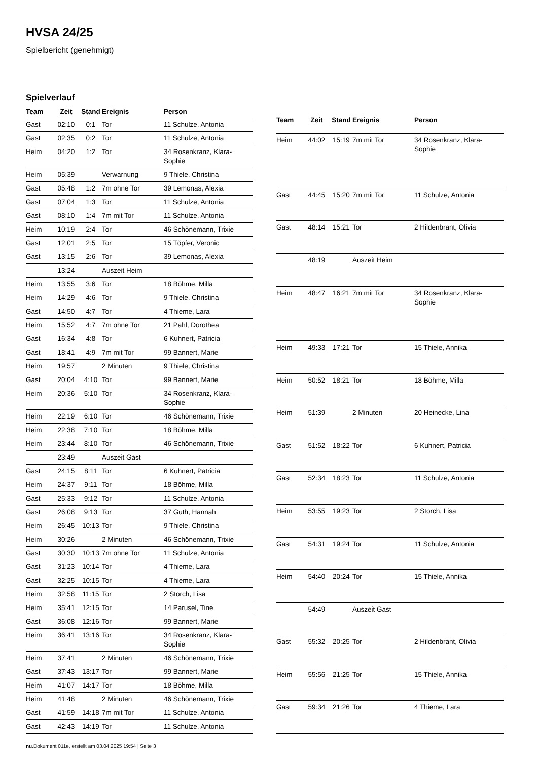HVSA 24/25
Spielbericht (genehmigt)
Spielverlauf
| Team | Zeit | Stand | Ereignis | Person |
| --- | --- | --- | --- | --- |
| Gast | 02:10 | 0:1 | Tor | 11 Schulze, Antonia |
| Gast | 02:35 | 0:2 | Tor | 11 Schulze, Antonia |
| Heim | 04:20 | 1:2 | Tor | 34 Rosenkranz, Klara- Sophie |
| Heim | 05:39 | | Verwarnung | 9 Thiele, Christina |
| Gast | 05:48 | 1:2 | 7m ohne Tor | 39 Lemonas, Alexia |
| Gast | 07:04 | 1:3 | Tor | 11 Schulze, Antonia |
| Gast | 08:10 | 1:4 | 7m mit Tor | 11 Schulze, Antonia |
| Heim | 10:19 | 2:4 | Tor | 46 Schönemann, Trixie |
| Gast | 12:01 | 2:5 | Tor | 15 Töpfer, Veronic |
| Gast | 13:15 | 2:6 | Tor | 39 Lemonas, Alexia |
| | 13:24 | | Auszeit Heim | |
| Heim | 13:55 | 3:6 | Tor | 18 Böhme, Milla |
| Heim | 14:29 | 4:6 | Tor | 9 Thiele, Christina |
| Gast | 14:50 | 4:7 | Tor | 4 Thieme, Lara |
| Heim | 15:52 | 4:7 | 7m ohne Tor | 21 Pahl, Dorothea |
| Gast | 16:34 | 4:8 | Tor | 6 Kuhnert, Patricia |
| Gast | 18:41 | 4:9 | 7m mit Tor | 99 Bannert, Marie |
| Heim | 19:57 | | 2 Minuten | 9 Thiele, Christina |
| Gast | 20:04 | 4:10 | Tor | 99 Bannert, Marie |
| Heim | 20:36 | 5:10 | Tor | 34 Rosenkranz, Klara- Sophie |
| Heim | 22:19 | 6:10 | Tor | 46 Schönemann, Trixie |
| Heim | 22:38 | 7:10 | Tor | 18 Böhme, Milla |
| Heim | 23:44 | 8:10 | Tor | 46 Schönemann, Trixie |
| | 23:49 | | Auszeit Gast | |
| Gast | 24:15 | 8:11 | Tor | 6 Kuhnert, Patricia |
| Heim | 24:37 | 9:11 | Tor | 18 Böhme, Milla |
| Gast | 25:33 | 9:12 | Tor | 11 Schulze, Antonia |
| Gast | 26:08 | 9:13 | Tor | 37 Guth, Hannah |
| Heim | 26:45 | 10:13 | Tor | 9 Thiele, Christina |
| Heim | 30:26 | | 2 Minuten | 46 Schönemann, Trixie |
| Gast | 30:30 | 10:13 | 7m ohne Tor | 11 Schulze, Antonia |
| Gast | 31:23 | 10:14 | Tor | 4 Thieme, Lara |
| Gast | 32:25 | 10:15 | Tor | 4 Thieme, Lara |
| Heim | 32:58 | 11:15 | Tor | 2 Storch, Lisa |
| Heim | 35:41 | 12:15 | Tor | 14 Parusel, Tine |
| Gast | 36:08 | 12:16 | Tor | 99 Bannert, Marie |
| Heim | 36:41 | 13:16 | Tor | 34 Rosenkranz, Klara- Sophie |
| Heim | 37:41 | | 2 Minuten | 46 Schönemann, Trixie |
| Gast | 37:43 | 13:17 | Tor | 99 Bannert, Marie |
| Heim | 41:07 | 14:17 | Tor | 18 Böhme, Milla |
| Heim | 41:48 | | 2 Minuten | 46 Schönemann, Trixie |
| Gast | 41:59 | 14:18 | 7m mit Tor | 11 Schulze, Antonia |
| Gast | 42:43 | 14:19 | Tor | 11 Schulze, Antonia |
| Team | Zeit | Stand | Ereignis | Person |
| --- | --- | --- | --- | --- |
| Heim | 44:02 | 15:19 | 7m mit Tor | 34 Rosenkranz, Klara- Sophie |
| Gast | 44:45 | 15:20 | 7m mit Tor | 11 Schulze, Antonia |
| Gast | 48:14 | 15:21 | Tor | 2 Hildenbrant, Olivia |
| | 48:19 | | Auszeit Heim | |
| Heim | 48:47 | 16:21 | 7m mit Tor | 34 Rosenkranz, Klara- Sophie |
| Heim | 49:33 | 17:21 | Tor | 15 Thiele, Annika |
| Heim | 50:52 | 18:21 | Tor | 18 Böhme, Milla |
| Heim | 51:39 | | 2 Minuten | 20 Heinecke, Lina |
| Gast | 51:52 | 18:22 | Tor | 6 Kuhnert, Patricia |
| Gast | 52:34 | 18:23 | Tor | 11 Schulze, Antonia |
| Heim | 53:55 | 19:23 | Tor | 2 Storch, Lisa |
| Gast | 54:31 | 19:24 | Tor | 11 Schulze, Antonia |
| Heim | 54:40 | 20:24 | Tor | 15 Thiele, Annika |
| | 54:49 | | Auszeit Gast | |
| Gast | 55:32 | 20:25 | Tor | 2 Hildenbrant, Olivia |
| Heim | 55:56 | 21:25 | Tor | 15 Thiele, Annika |
| Gast | 59:34 | 21:26 | Tor | 4 Thieme, Lara |
nu.Dokument 011e, erstellt am 03.04.2025 19:54 | Seite 3